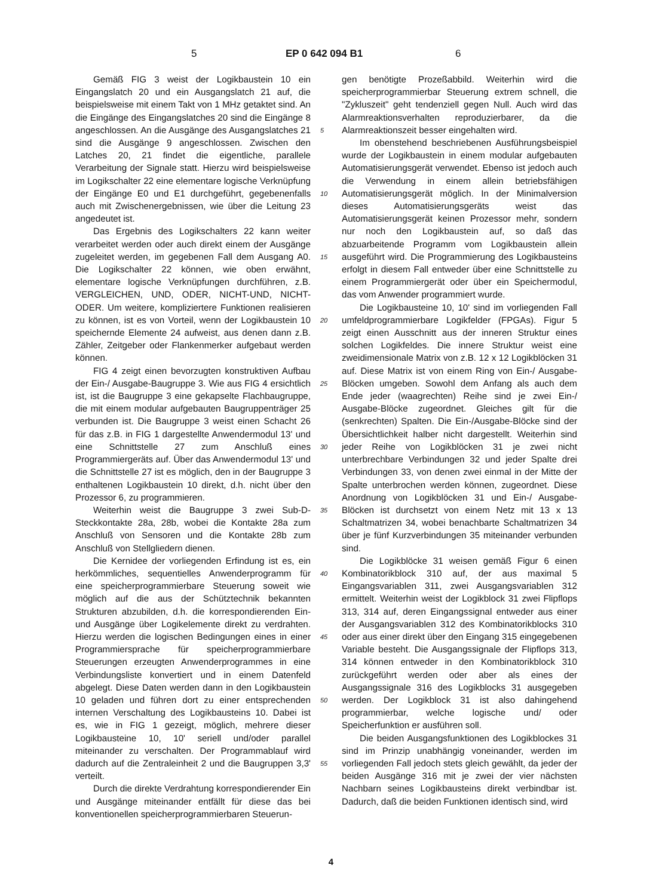5 EP 0 642 094 B1 6
Gemäß FIG 3 weist der Logikbaustein 10 ein Eingangslatch 20 und ein Ausgangslatch 21 auf, die beispielsweise mit einem Takt von 1 MHz getaktet sind. An die Eingänge des Eingangslatches 20 sind die Eingänge 8 angeschlossen. An die Ausgänge des Ausgangslatches 21 sind die Ausgänge 9 angeschlossen. Zwischen den Latches 20, 21 findet die eigentliche, parallele Verarbeitung der Signale statt. Hierzu wird beispielsweise im Logikschalter 22 eine elementare logische Verknüpfung der Eingänge E0 und E1 durchgeführt, gegebenenfalls auch mit Zwischenergebnissen, wie über die Leitung 23 angedeutet ist.
Das Ergebnis des Logikschalters 22 kann weiter verarbeitet werden oder auch direkt einem der Ausgänge zugeleitet werden, im gegebenen Fall dem Ausgang A0. Die Logikschalter 22 können, wie oben erwähnt, elementare logische Verknüpfungen durchführen, z.B. VERGLEICHEN, UND, ODER, NICHT-UND, NICHT-ODER. Um weitere, kompliziertere Funktionen realisieren zu können, ist es von Vorteil, wenn der Logikbaustein 10 speichernde Elemente 24 aufweist, aus denen dann z.B. Zähler, Zeitgeber oder Flankenmerker aufgebaut werden können.
FIG 4 zeigt einen bevorzugten konstruktiven Aufbau der Ein-/ Ausgabe-Baugruppe 3. Wie aus FIG 4 ersichtlich ist, ist die Baugruppe 3 eine gekapselte Flachbaugruppe, die mit einem modular aufgebauten Baugruppenträger 25 verbunden ist. Die Baugruppe 3 weist einen Schacht 26 für das z.B. in FIG 1 dargestellte Anwendermodul 13' und eine Schnittstelle 27 zum Anschluß eines Programmiergeräts auf. Über das Anwendermodul 13' und die Schnittstelle 27 ist es möglich, den in der Baugruppe 3 enthaltenen Logikbaustein 10 direkt, d.h. nicht über den Prozessor 6, zu programmieren.
Weiterhin weist die Baugruppe 3 zwei Sub-D-Steckkontakte 28a, 28b, wobei die Kontakte 28a zum Anschluß von Sensoren und die Kontakte 28b zum Anschluß von Stellgliedern dienen.
Die Kernidee der vorliegenden Erfindung ist es, ein herkömmliches, sequentielles Anwenderprogramm für eine speicherprogrammierbare Steuerung soweit wie möglich auf die aus der Schütztechnik bekannten Strukturen abzubilden, d.h. die korrespondierenden Ein- und Ausgänge über Logikelemente direkt zu verdrahten. Hierzu werden die logischen Bedingungen eines in einer Programmiersprache für speicherprogrammierbare Steuerungen erzeugten Anwenderprogrammes in eine Verbindungsliste konvertiert und in einem Datenfeld abgelegt. Diese Daten werden dann in den Logikbaustein 10 geladen und führen dort zu einer entsprechenden internen Verschaltung des Logikbausteins 10. Dabei ist es, wie in FIG 1 gezeigt, möglich, mehrere dieser Logikbausteine 10, 10' seriell und/oder parallel miteinander zu verschalten. Der Programmablauf wird dadurch auf die Zentraleinheit 2 und die Baugruppen 3,3' verteilt.
Durch die direkte Verdrahtung korrespondierender Ein und Ausgänge miteinander entfällt für diese das bei konventionellen speicherprogrammierbaren Steuerun-
gen benötigte Prozeßabbild. Weiterhin wird die speicherprogrammierbar Steuerung extrem schnell, die "Zykluszeit" geht tendenziell gegen Null. Auch wird das Alarmreaktionsverhalten reproduzierbarer, da die Alarmreaktionszeit besser eingehalten wird.
Im obenstehend beschriebenen Ausführungsbeispiel wurde der Logikbaustein in einem modular aufgebauten Automatisierungsgerät verwendet. Ebenso ist jedoch auch die Verwendung in einem allein betriebsfähigen Automatisierungsgerät möglich. In der Minimalversion dieses Automatisierungsgeräts weist das Automatisierungsgerät keinen Prozessor mehr, sondern nur noch den Logikbaustein auf, so daß das abzuarbeitende Programm vom Logikbaustein allein ausgeführt wird. Die Programmierung des Logikbausteins erfolgt in diesem Fall entweder über eine Schnittstelle zu einem Programmiergerät oder über ein Speichermodul, das vom Anwender programmiert wurde.
Die Logikbausteine 10, 10' sind im vorliegenden Fall umfeldprogrammierbare Logikfelder (FPGAs). Figur 5 zeigt einen Ausschnitt aus der inneren Struktur eines solchen Logikfeldes. Die innere Struktur weist eine zweidimensionale Matrix von z.B. 12 x 12 Logikblöcken 31 auf. Diese Matrix ist von einem Ring von Ein-/ Ausgabe-Blöcken umgeben. Sowohl dem Anfang als auch dem Ende jeder (waagrechten) Reihe sind je zwei Ein-/ Ausgabe-Blöcke zugeordnet. Gleiches gilt für die (senkrechten) Spalten. Die Ein-/Ausgabe-Blöcke sind der Übersichtlichkeit halber nicht dargestellt. Weiterhin sind jeder Reihe von Logikblöcken 31 je zwei nicht unterbrechbare Verbindungen 32 und jeder Spalte drei Verbindungen 33, von denen zwei einmal in der Mitte der Spalte unterbrochen werden können, zugeordnet. Diese Anordnung von Logikblöcken 31 und Ein-/ Ausgabe-Blöcken ist durchsetzt von einem Netz mit 13 x 13 Schaltmatrizen 34, wobei benachbarte Schaltmatrizen 34 über je fünf Kurzverbindungen 35 miteinander verbunden sind.
Die Logikblöcke 31 weisen gemäß Figur 6 einen Kombinatorikblock 310 auf, der aus maximal 5 Eingangsvariablen 311, zwei Ausgangsvariablen 312 ermittelt. Weiterhin weist der Logikblock 31 zwei Flipflops 313, 314 auf, deren Eingangssignal entweder aus einer der Ausgangsvariablen 312 des Kombinatorikblocks 310 oder aus einer direkt über den Eingang 315 eingegebenen Variable besteht. Die Ausgangssignale der Flipflops 313, 314 können entweder in den Kombinatorikblock 310 zurückgeführt werden oder aber als eines der Ausgangssignale 316 des Logikblocks 31 ausgegeben werden. Der Logikblock 31 ist also dahingehend programmierbar, welche logische und/ oder Speicherfunktion er ausführen soll.
Die beiden Ausgangsfunktionen des Logikblockes 31 sind im Prinzip unabhängig voneinander, werden im vorliegenden Fall jedoch stets gleich gewählt, da jeder der beiden Ausgänge 316 mit je zwei der vier nächsten Nachbarn seines Logikbausteins direkt verbindbar ist. Dadurch, daß die beiden Funktionen identisch sind, wird
5
10
15
20
25
30
35
40
45
50
55
4